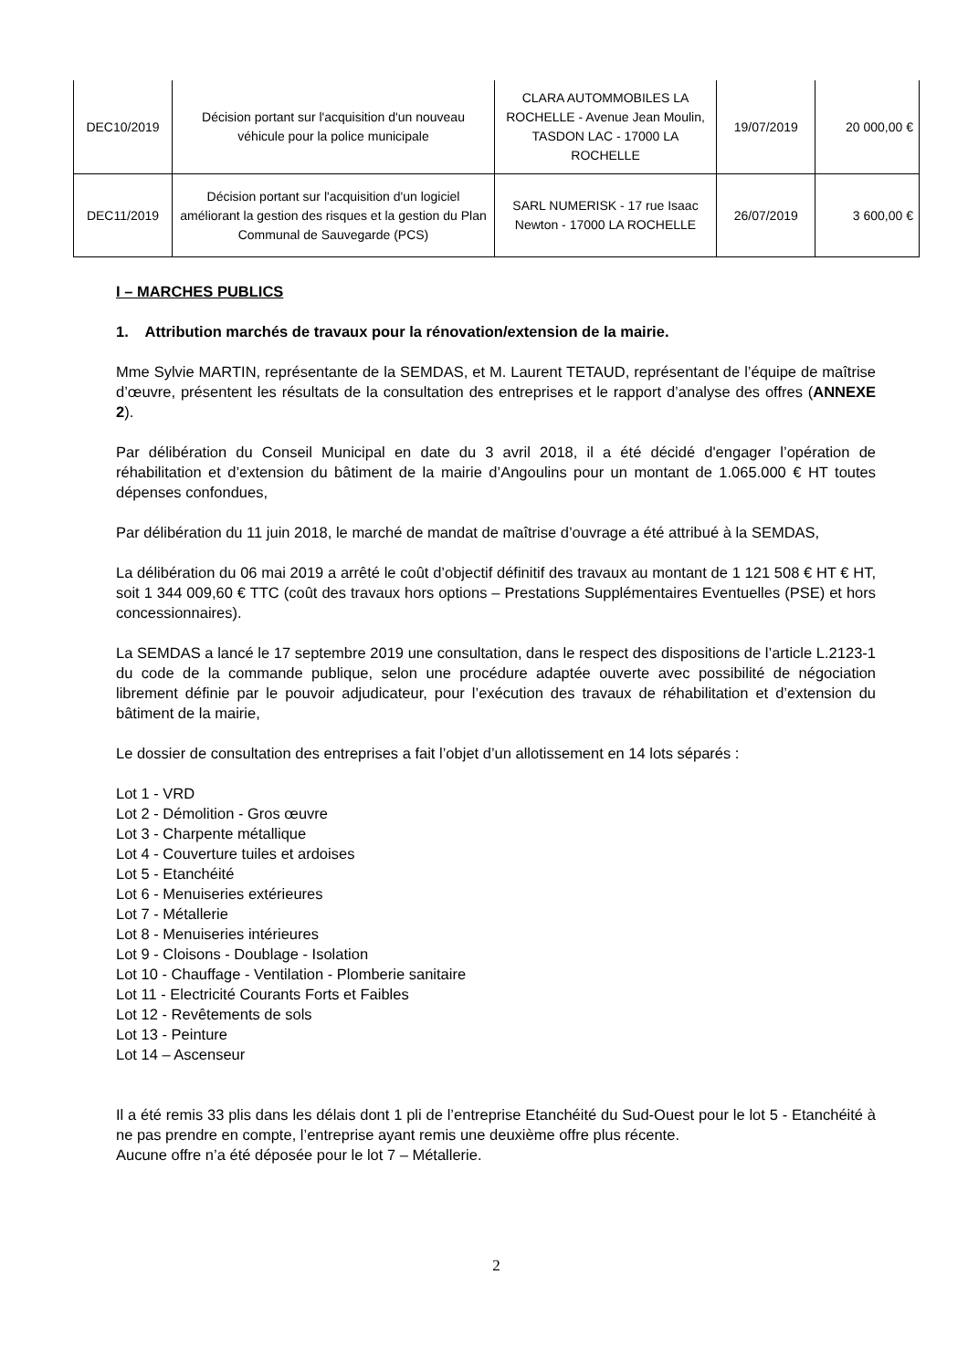| DEC10/2019 | Décision portant sur l'acquisition d'un nouveau véhicule pour la police municipale | CLARA AUTOMMOBILES LA ROCHELLE - Avenue Jean Moulin, TASDON LAC - 17000 LA ROCHELLE | 19/07/2019 | 20 000,00 € |
| DEC11/2019 | Décision portant sur l'acquisition d'un logiciel améliorant la gestion des risques et la gestion du Plan Communal de Sauvegarde (PCS) | SARL NUMERISK - 17 rue Isaac Newton - 17000 LA ROCHELLE | 26/07/2019 | 3 600,00 € |
I – MARCHES PUBLICS
1. Attribution marchés de travaux pour la rénovation/extension de la mairie.
Mme Sylvie MARTIN, représentante de la SEMDAS, et M. Laurent TETAUD, représentant de l’équipe de maîtrise d’œuvre, présentent les résultats de la consultation des entreprises et le rapport d’analyse des offres (ANNEXE 2).
Par délibération du Conseil Municipal en date du 3 avril 2018, il a été décidé d'engager l’opération de réhabilitation et d’extension du bâtiment de la mairie d’Angoulins pour un montant de 1.065.000 € HT toutes dépenses confondues,
Par délibération du 11 juin 2018, le marché de mandat de maîtrise d’ouvrage a été attribué à la SEMDAS,
La délibération du 06 mai 2019 a arrêté le coût d’objectif définitif des travaux au montant de 1 121 508 € HT € HT, soit 1 344 009,60 € TTC (coût des travaux hors options – Prestations Supplémentaires Eventuelles (PSE) et hors concessionnaires).
La SEMDAS a lancé le 17 septembre 2019 une consultation, dans le respect des dispositions de l’article L.2123-1 du code de la commande publique, selon une procédure adaptée ouverte avec possibilité de négociation librement définie par le pouvoir adjudicateur, pour l’exécution des travaux de réhabilitation et d’extension du bâtiment de la mairie,
Le dossier de consultation des entreprises a fait l’objet d’un allotissement en 14 lots séparés :
Lot 1 - VRD
Lot 2 - Démolition - Gros œuvre
Lot 3 - Charpente métallique
Lot 4 - Couverture tuiles et ardoises
Lot 5 - Etanchéité
Lot 6 - Menuiseries extérieures
Lot 7 - Métallerie
Lot 8 - Menuiseries intérieures
Lot 9 - Cloisons - Doublage - Isolation
Lot 10 - Chauffage - Ventilation - Plomberie sanitaire
Lot 11 - Electricité Courants Forts et Faibles
Lot 12 - Revêtements de sols
Lot 13 - Peinture
Lot 14 – Ascenseur
Il a été remis 33 plis dans les délais dont 1 pli de l’entreprise Etanchéité du Sud-Ouest pour le lot 5 - Etanchéité à ne pas prendre en compte, l’entreprise ayant remis une deuxième offre plus récente.
Aucune offre n’a été déposée pour le lot 7 – Métallerie.
2